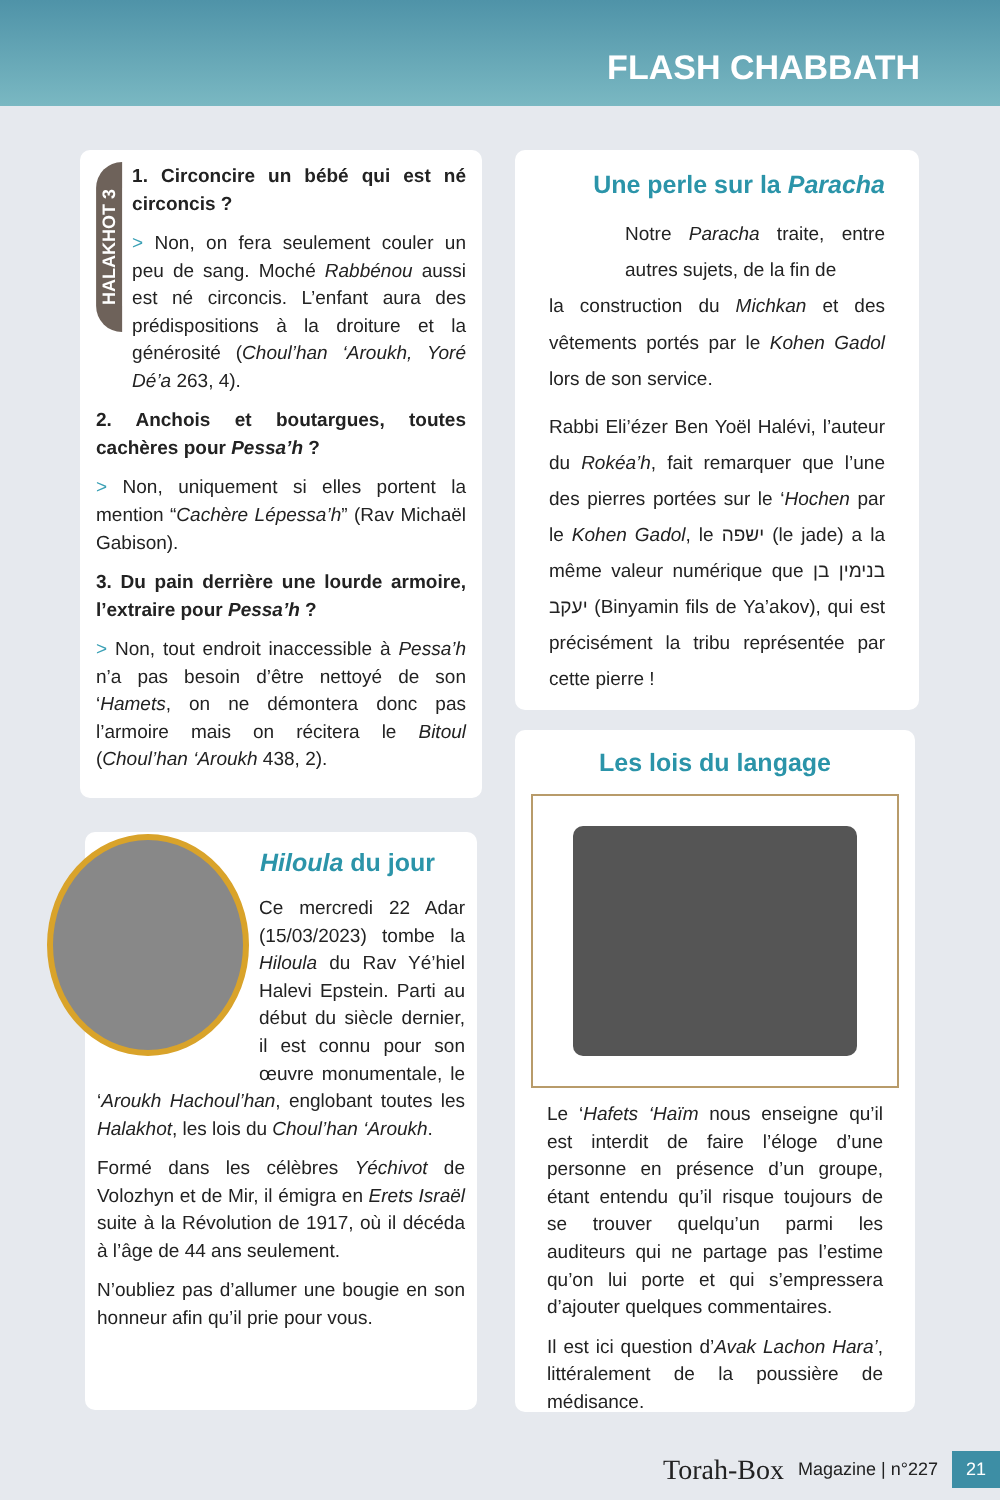FLASH CHABBATH
HALAKHOT 3
1. Circoncire un bébé qui est né circoncis ?
> Non, on fera seulement couler un peu de sang. Moché Rabbénou aussi est né circoncis. L’enfant aura des prédispositions à la droiture et la générosité (Choul’han ‘Aroukh, Yoré Dé’a 263, 4).
2. Anchois et boutargues, toutes cachères pour Pessa’h ?
> Non, uniquement si elles portent la mention “Cachère Lépessa’h” (Rav Michaël Gabison).
3. Du pain derrière une lourde armoire, l’extraire pour Pessa’h ?
> Non, tout endroit inaccessible à Pessa’h n’a pas besoin d’être nettoyé de son ‘Hamets, on ne démontera donc pas l’armoire mais on récitera le Bitoul (Choul’han ‘Aroukh 438, 2).
Hiloula du jour
Ce mercredi 22 Adar (15/03/2023) tombe la Hiloula du Rav Yé’hiel Halevi Epstein. Parti au début du siècle dernier, il est connu pour son œuvre monumentale, le ‘Aroukh Hachoul’han, englobant toutes les Halakhot, les lois du Choul’han ‘Aroukh.
Formé dans les célèbres Yéchivot de Volozhyn et de Mir, il émigra en Erets Israël suite à la Révolution de 1917, où il décéda à l’âge de 44 ans seulement.
N’oubliez pas d’allumer une bougie en son honneur afin qu’il prie pour vous.
Une perle sur la Paracha
Notre Paracha traite, entre autres sujets, de la fin de
la construction du Michkan et des vêtements portés par le Kohen Gadol lors de son service.
Rabbi Eli’ézer Ben Yoël Halévi, l’auteur du Rokéa’h, fait remarquer que l’une des pierres portées sur le ‘Hochen par le Kohen Gadol, le ישפה (le jade) a la même valeur numérique que בנימין בן יעקב (Binyamin fils de Ya’akov), qui est précisément la tribu représentée par cette pierre !
Les lois du langage
Le ‘Hafets ‘Haïm nous enseigne qu’il est interdit de faire l’éloge d’une personne en présence d’un groupe, étant entendu qu’il risque toujours de se trouver quelqu’un parmi les auditeurs qui ne partage pas l’estime qu’on lui porte et qui s’empressera d’ajouter quelques commentaires.
Il est ici question d’Avak Lachon Hara’, littéralement de la poussière de médisance.
Torah-Box Magazine | n°227 21